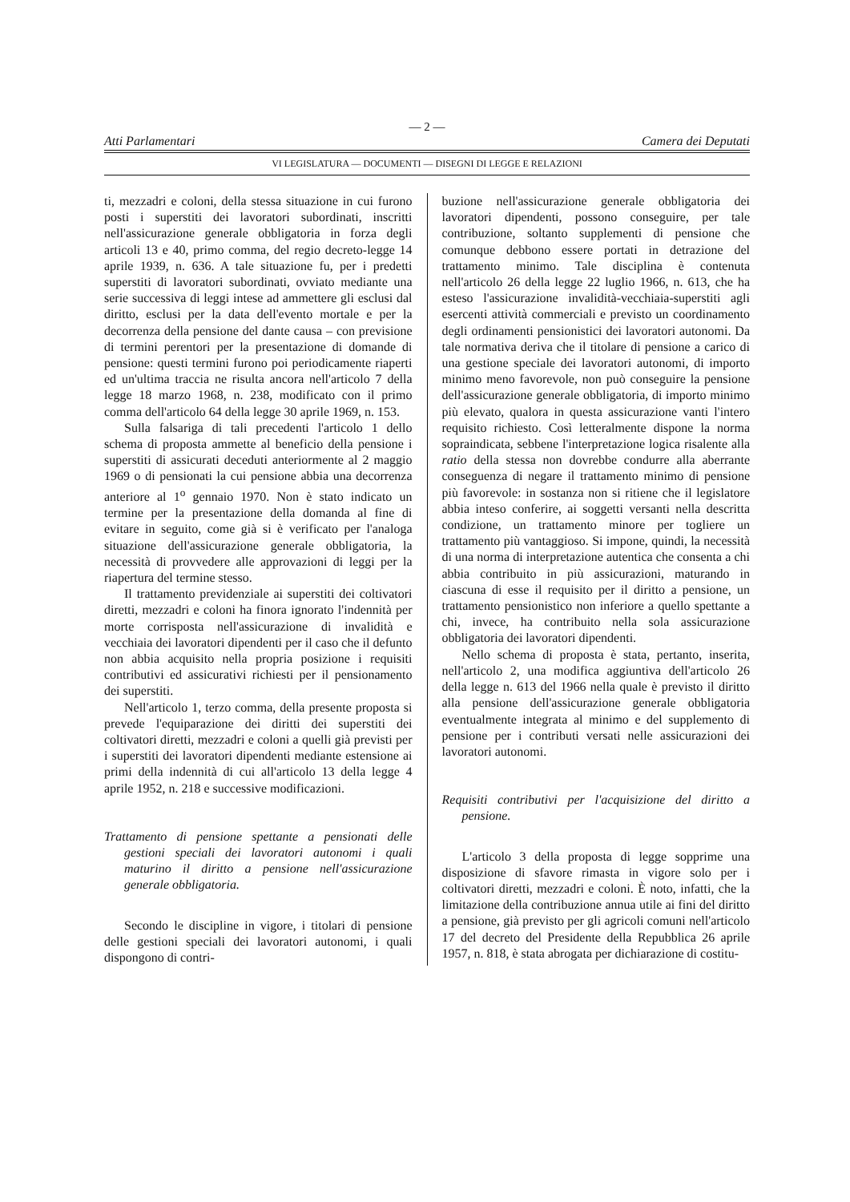— 2 —
Atti Parlamentari Camera dei Deputati
VI LEGISLATURA — DOCUMENTI — DISEGNI DI LEGGE E RELAZIONI
ti, mezzadri e coloni, della stessa situazione in cui furono posti i superstiti dei lavoratori subordinati, inscritti nell'assicurazione generale obbligatoria in forza degli articoli 13 e 40, primo comma, del regio decreto-legge 14 aprile 1939, n. 636. A tale situazione fu, per i predetti superstiti di lavoratori subordinati, ovviato mediante una serie successiva di leggi intese ad ammettere gli esclusi dal diritto, esclusi per la data dell'evento mortale e per la decorrenza della pensione del dante causa – con previsione di termini perentori per la presentazione di domande di pensione: questi termini furono poi periodicamente riaperti ed un'ultima traccia ne risulta ancora nell'articolo 7 della legge 18 marzo 1968, n. 238, modificato con il primo comma dell'articolo 64 della legge 30 aprile 1969, n. 153.
Sulla falsariga di tali precedenti l'articolo 1 dello schema di proposta ammette al beneficio della pensione i superstiti di assicurati deceduti anteriormente al 2 maggio 1969 o di pensionati la cui pensione abbia una decorrenza anteriore al 1<sup>o</sup> gennaio 1970. Non è stato indicato un termine per la presentazione della domanda al fine di evitare in seguito, come già si è verificato per l'analoga situazione dell'assicurazione generale obbligatoria, la necessità di provvedere alle approvazioni di leggi per la riapertura del termine stesso.
Il trattamento previdenziale ai superstiti dei coltivatori diretti, mezzadri e coloni ha finora ignorato l'indennità per morte corrisposta nell'assicurazione di invalidità e vecchiaia dei lavoratori dipendenti per il caso che il defunto non abbia acquisito nella propria posizione i requisiti contributivi ed assicurativi richiesti per il pensionamento dei superstiti.
Nell'articolo 1, terzo comma, della presente proposta si prevede l'equiparazione dei diritti dei superstiti dei coltivatori diretti, mezzadri e coloni a quelli già previsti per i superstiti dei lavoratori dipendenti mediante estensione ai primi della indennità di cui all'articolo 13 della legge 4 aprile 1952, n. 218 e successive modificazioni.
Trattamento di pensione spettante a pensionati delle gestioni speciali dei lavoratori autonomi i quali maturino il diritto a pensione nell'assicurazione generale obbligatoria.
Secondo le discipline in vigore, i titolari di pensione delle gestioni speciali dei lavoratori autonomi, i quali dispongono di contri-
buzione nell'assicurazione generale obbligatoria dei lavoratori dipendenti, possono conseguire, per tale contribuzione, soltanto supplementi di pensione che comunque debbono essere portati in detrazione del trattamento minimo. Tale disciplina è contenuta nell'articolo 26 della legge 22 luglio 1966, n. 613, che ha esteso l'assicurazione invalidità-vecchiaia-superstiti agli esercenti attività commerciali e previsto un coordinamento degli ordinamenti pensionistici dei lavoratori autonomi. Da tale normativa deriva che il titolare di pensione a carico di una gestione speciale dei lavoratori autonomi, di importo minimo meno favorevole, non può conseguire la pensione dell'assicurazione generale obbligatoria, di importo minimo più elevato, qualora in questa assicurazione vanti l'intero requisito richiesto. Così letteralmente dispone la norma sopraindicata, sebbene l'interpretazione logica risalente alla ratio della stessa non dovrebbe condurre alla aberrante conseguenza di negare il trattamento minimo di pensione più favorevole: in sostanza non si ritiene che il legislatore abbia inteso conferire, ai soggetti versanti nella descritta condizione, un trattamento minore per togliere un trattamento più vantaggioso. Si impone, quindi, la necessità di una norma di interpretazione autentica che consenta a chi abbia contribuito in più assicurazioni, maturando in ciascuna di esse il requisito per il diritto a pensione, un trattamento pensionistico non inferiore a quello spettante a chi, invece, ha contribuito nella sola assicurazione obbligatoria dei lavoratori dipendenti.
Nello schema di proposta è stata, pertanto, inserita, nell'articolo 2, una modifica aggiuntiva dell'articolo 26 della legge n. 613 del 1966 nella quale è previsto il diritto alla pensione dell'assicurazione generale obbligatoria eventualmente integrata al minimo e del supplemento di pensione per i contributi versati nelle assicurazioni dei lavoratori autonomi.
Requisiti contributivi per l'acquisizione del diritto a pensione.
L'articolo 3 della proposta di legge sopprime una disposizione di sfavore rimasta in vigore solo per i coltivatori diretti, mezzadri e coloni. È noto, infatti, che la limitazione della contribuzione annua utile ai fini del diritto a pensione, già previsto per gli agricoli comuni nell'articolo 17 del decreto del Presidente della Repubblica 26 aprile 1957, n. 818, è stata abrogata per dichiarazione di costitu-